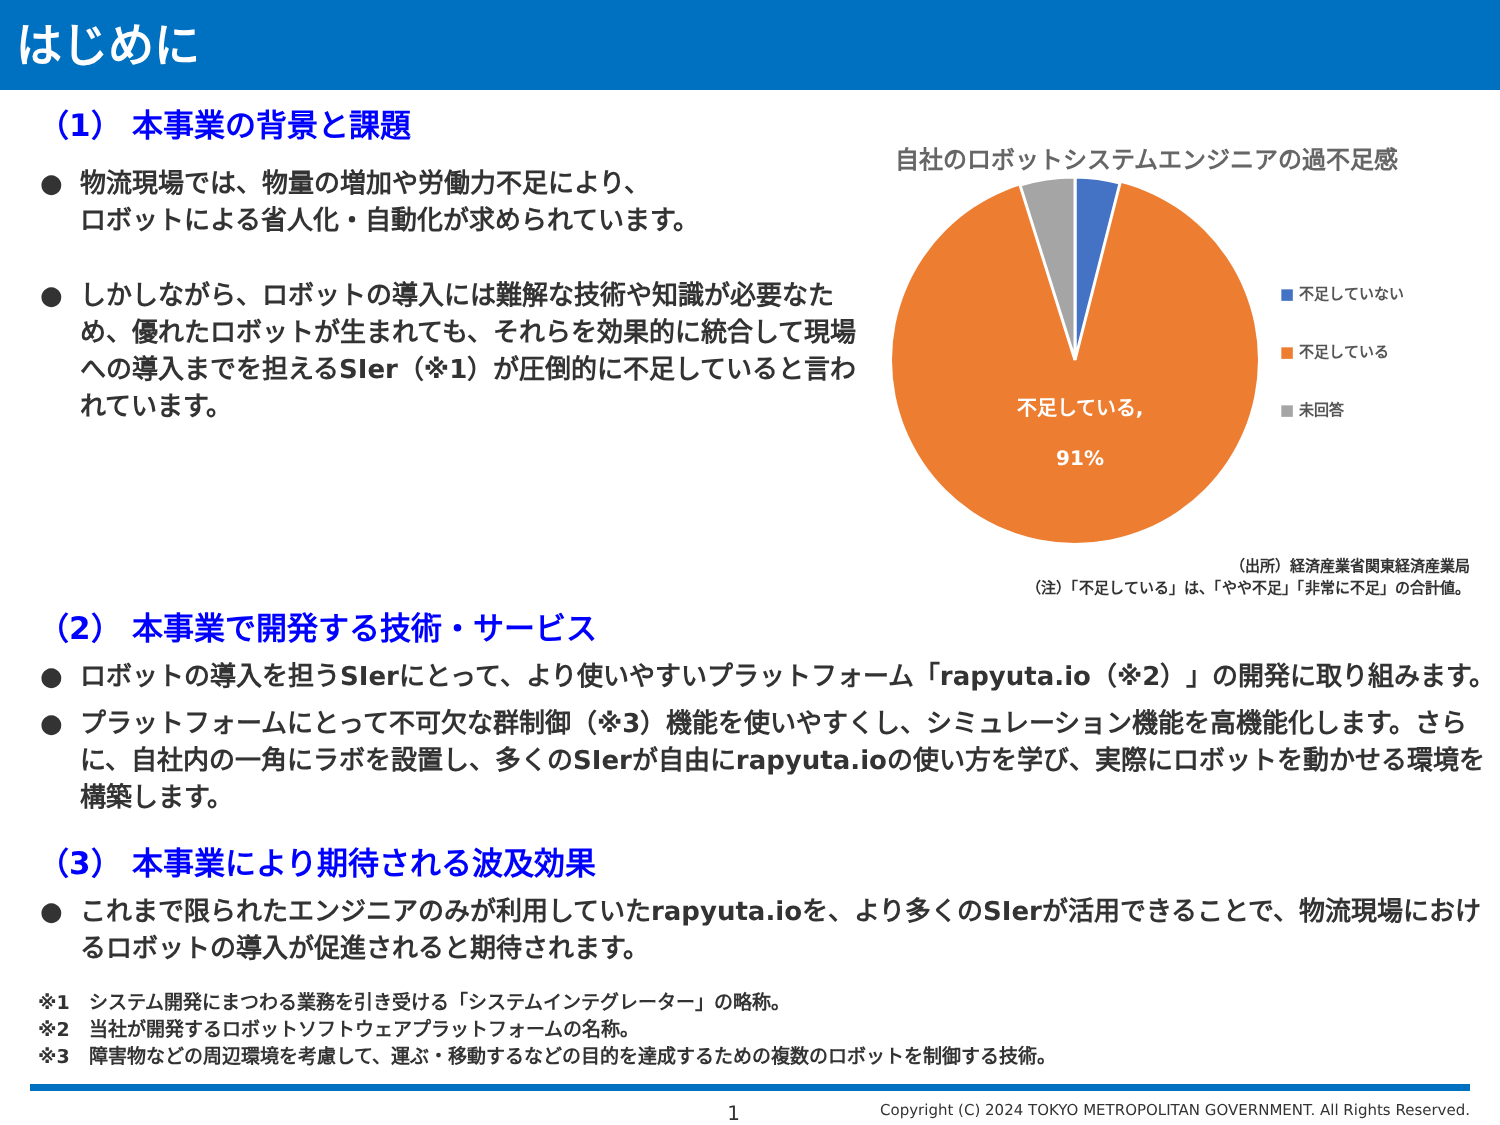はじめに
（1） 本事業の背景と課題
● 物流現場では、物量の増加や労働力不足により、
ロボットによる省人化・自動化が求められています。
● しかしながら、ロボットの導入には難解な技術や知識が必要なため、優れたロボットが生まれても、それらを効果的に統合して現場への導入までを担えるSIer（※1）が圧倒的に不足していると言われています。
自社のロボットシステムエンジニアの過不足感
不足している,
91%
■ 不足していない
■ 不足している
■ 未回答
（出所）経済産業省関東経済産業局
（注）「不足している」は、「やや不足」「非常に不足」の合計値。
（2） 本事業で開発する技術・サービス
● ロボットの導入を担うSIerにとって、より使いやすいプラットフォーム「rapyuta.io（※2）」の開発に取り組みます。
● プラットフォームにとって不可欠な群制御（※3）機能を使いやすくし、シミュレーション機能を高機能化します。さらに、自社内の一角にラボを設置し、多くのSIerが自由にrapyuta.ioの使い方を学び、実際にロボットを動かせる環境を構築します。
（3） 本事業により期待される波及効果
● これまで限られたエンジニアのみが利用していたrapyuta.ioを、より多くのSIerが活用できることで、物流現場におけるロボットの導入が促進されると期待されます。
※1　システム開発にまつわる業務を引き受ける「システムインテグレーター」の略称。
※2　当社が開発するロボットソフトウェアプラットフォームの名称。
※3　障害物などの周辺環境を考慮して、運ぶ・移動するなどの目的を達成するための複数のロボットを制御する技術。
1 Copyright (C) 2024 TOKYO METROPOLITAN GOVERNMENT. All Rights Reserved.